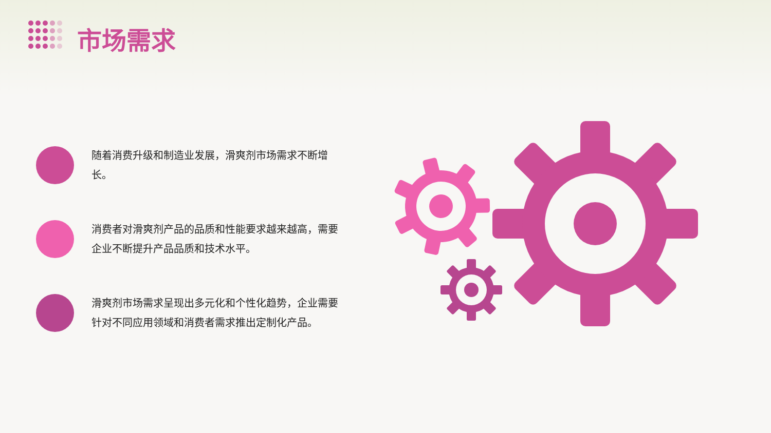市场需求
随着消费升级和制造业发展，滑爽剂市场需求不断增长。
消费者对滑爽剂产品的品质和性能要求越来越高，需要企业不断提升产品品质和技术水平。
滑爽剂市场需求呈现出多元化和个性化趋势，企业需要针对不同应用领域和消费者需求推出定制化产品。